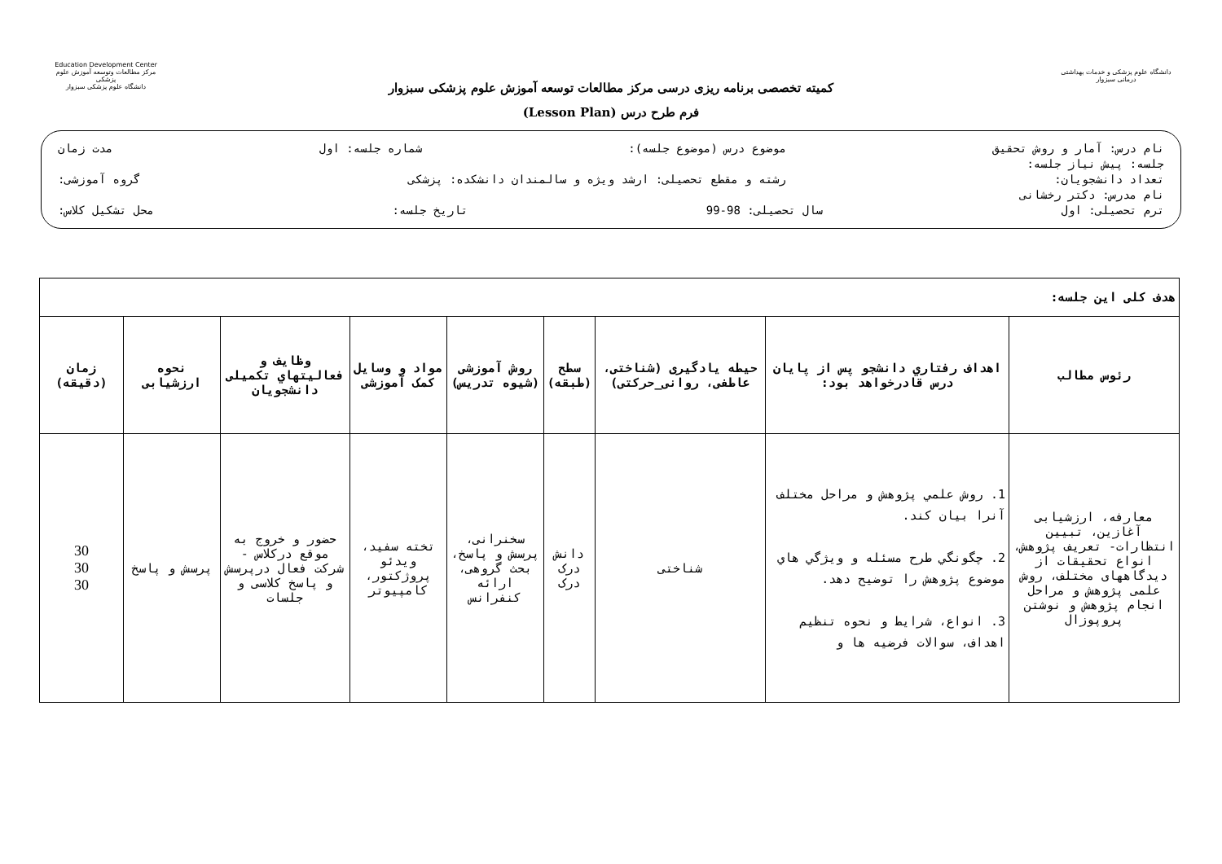Education Development Center
مرکز مطالعات وتوسعه آموزش علوم پزشکی
دانشگاه علوم پزشکی سبزوار
کمیته تخصصی برنامه ریزی درسی مرکز مطالعات توسعه آموزش علوم پزشکی سبزوار
فرم طرح درس (Lesson Plan)
دانشگاه علوم پزشکی و خدمات بهداشتی درمانی سبزوار
نام درس: آمار و روش تحقیق موضوع درس (موضوع جلسه): شماره جلسه: اول مدت زمان
جلسه: پیش نیاز جلسه:
تعداد دانشجویان: رشته و مقطع تحصیلی: ارشد ویژه و سالمندان دانشکده: پزشکی گروه آموزشی:
نام مدرس: دکتر رخشانی
ترم تحصیلی: اول سال تحصیلی: 98-99 تاریخ جلسه: محل تشکیل کلاس:
| هدف کلی این جلسه: | | | | | | | | |
| رئوس مطالب | اهداف رفتاري دانشجو پس از پایان درس قادرخواهد بود: | حیطه یادگیری (شناختی، عاطفی، روانی_حرکتی) | سطح (طبقه) | روش آموزشی (شیوه تدریس) | مواد و وسایل کمک آموزشی | وظایف و فعالیتهاي تکمیلی دانشجویان | نحوه ارزشیابی | زمان (دقیقه) |
| معارفه، ارزشیابی آغازین، تبیین انتظارات- تعریف پژوهش، انواع تحقیقات از دیدگاههای مختلف، روش علمی پژوهش و مراحل انجام پژوهش و نوشتن پروپوزال | 1. روش علمي پژوهش و مراحل مختلف آنرا بیان کند. 2. چگونگي طرح مسئله و ویژگي هاي موضوع پژوهش را توضیح دهد. 3. انواع، شرایط و نحوه تنظیم اهداف، سوالات فرضیه ها و | شناختی | دانش درک درک | سخنرانی، پرسش و پاسخ، بحث گروهی، ارائه کنفرانس | تخته سفید، ویدئو پروژکتور، کامپیوتر | حضور و خروج به موقع درکلاس - شرکت فعال درپرسش و پاسخ کلاسی و جلسات | پرسش و پاسخ | 30 30 30 |